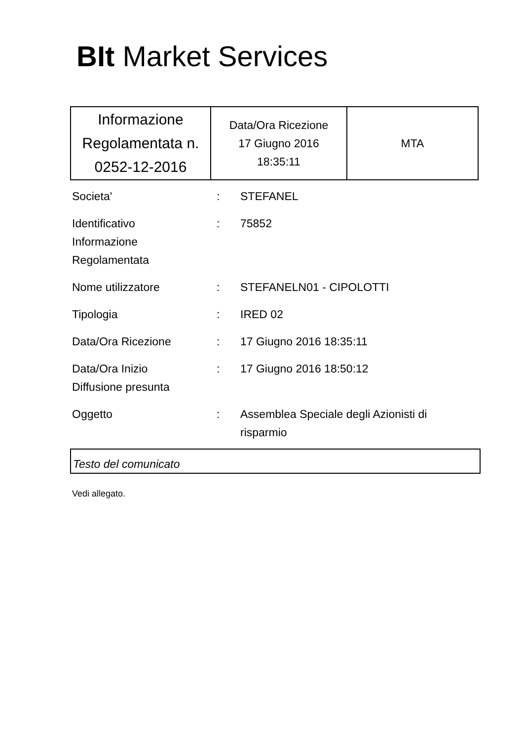BIt Market Services
| Informazione Regolamentata n. 0252-12-2016 | Data/Ora Ricezione 17 Giugno 2016 18:35:11 | MTA |
| Societa' | : | STEFANEL |
| Identificativo Informazione Regolamentata | : | 75852 |
| Nome utilizzatore | : | STEFANELN01 - CIPOLOTTI |
| Tipologia | : | IRED 02 |
| Data/Ora Ricezione | : | 17 Giugno 2016 18:35:11 |
| Data/Ora Inizio Diffusione presunta | : | 17 Giugno 2016 18:50:12 |
| Oggetto | : | Assemblea Speciale degli Azionisti di risparmio |
Testo del comunicato
Vedi allegato.